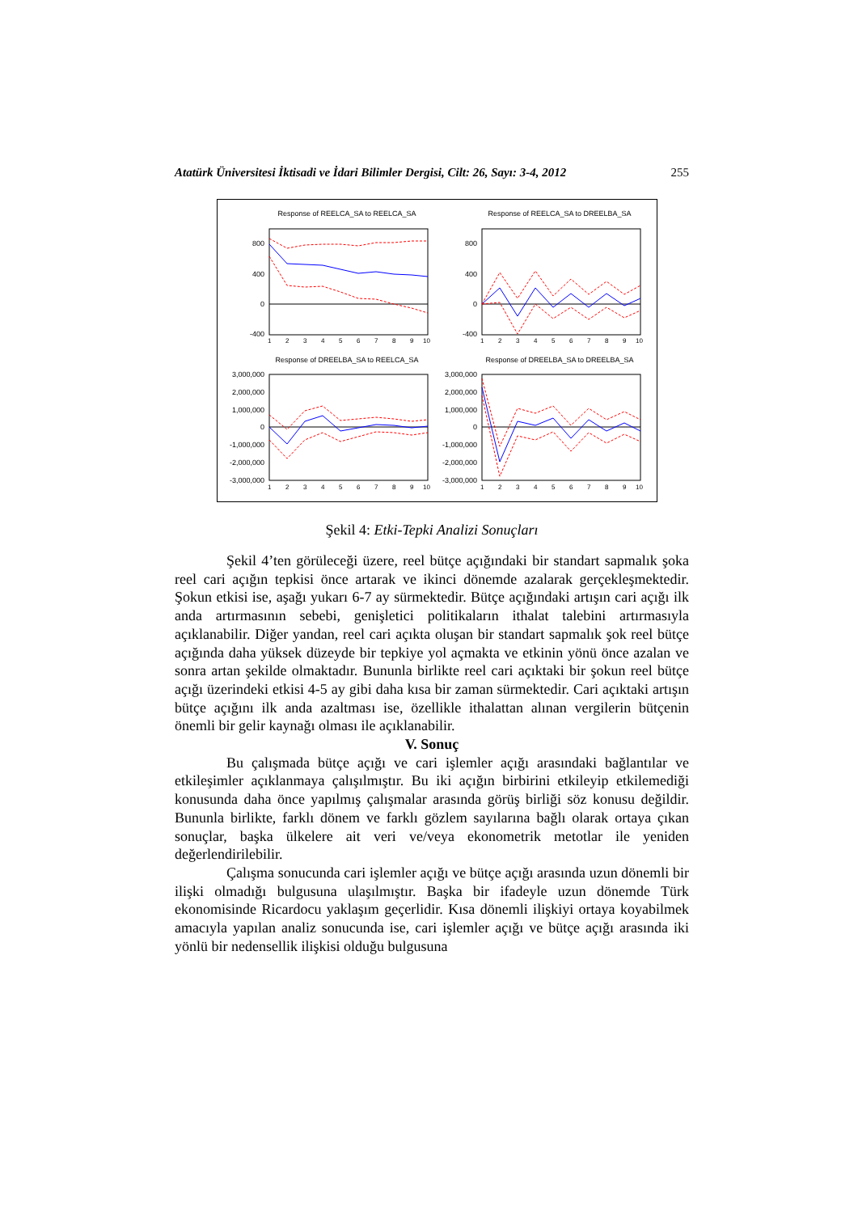Atatürk Üniversitesi İktisadi ve İdari Bilimler Dergisi, Cilt: 26, Sayı: 3-4, 2012 255
Response of REELCA_SA to REELCA_SA
Response of REELCA_SA to DREELBA_SA
800
400
0
-400
800
400
0
-400
Response of DREELBA_SA to REELCA_SA
Response of DREELBA_SA to DREELBA_SA
3,000,000
2,000,000
1,000,000
0
-1,000,000
-2,000,000
-3,000,000
3,000,000
2,000,000
1,000,000
0
-1,000,000
-2,000,000
-3,000,000
1
2
3
4
5
6
7
8
9
10
1
2
3
4
5
6
7
8
9
10
1
2
3
4
5
6
7
8
9
10
1
2
3
4
5
6
7
8
9
10
Şekil 4: Etki-Tepki Analizi Sonuçları
Şekil 4’ten görüleceği üzere, reel bütçe açığındaki bir standart sapmalık şoka reel cari açığın tepkisi önce artarak ve ikinci dönemde azalarak gerçekleşmektedir. Şokun etkisi ise, aşağı yukarı 6-7 ay sürmektedir. Bütçe açığındaki artışın cari açığı ilk anda artırmasının sebebi, genişletici politikaların ithalat talebini artırmasıyla açıklanabilir. Diğer yandan, reel cari açıkta oluşan bir standart sapmalık şok reel bütçe açığında daha yüksek düzeyde bir tepkiye yol açmakta ve etkinin yönü önce azalan ve sonra artan şekilde olmaktadır. Bununla birlikte reel cari açıktaki bir şokun reel bütçe açığı üzerindeki etkisi 4-5 ay gibi daha kısa bir zaman sürmektedir. Cari açıktaki artışın bütçe açığını ilk anda azaltması ise, özellikle ithalattan alınan vergilerin bütçenin önemli bir gelir kaynağı olması ile açıklanabilir.
V. Sonuç
Bu çalışmada bütçe açığı ve cari işlemler açığı arasındaki bağlantılar ve etkileşimler açıklanmaya çalışılmıştır. Bu iki açığın birbirini etkileyip etkilemediği konusunda daha önce yapılmış çalışmalar arasında görüş birliği söz konusu değildir. Bununla birlikte, farklı dönem ve farklı gözlem sayılarına bağlı olarak ortaya çıkan sonuçlar, başka ülkelere ait veri ve/veya ekonometrik metotlar ile yeniden değerlendirilebilir.
Çalışma sonucunda cari işlemler açığı ve bütçe açığı arasında uzun dönemli bir ilişki olmadığı bulgusuna ulaşılmıştır. Başka bir ifadeyle uzun dönemde Türk ekonomisinde Ricardocu yaklaşım geçerlidir. Kısa dönemli ilişkiyi ortaya koyabilmek amacıyla yapılan analiz sonucunda ise, cari işlemler açığı ve bütçe açığı arasında iki yönlü bir nedensellik ilişkisi olduğu bulgusuna